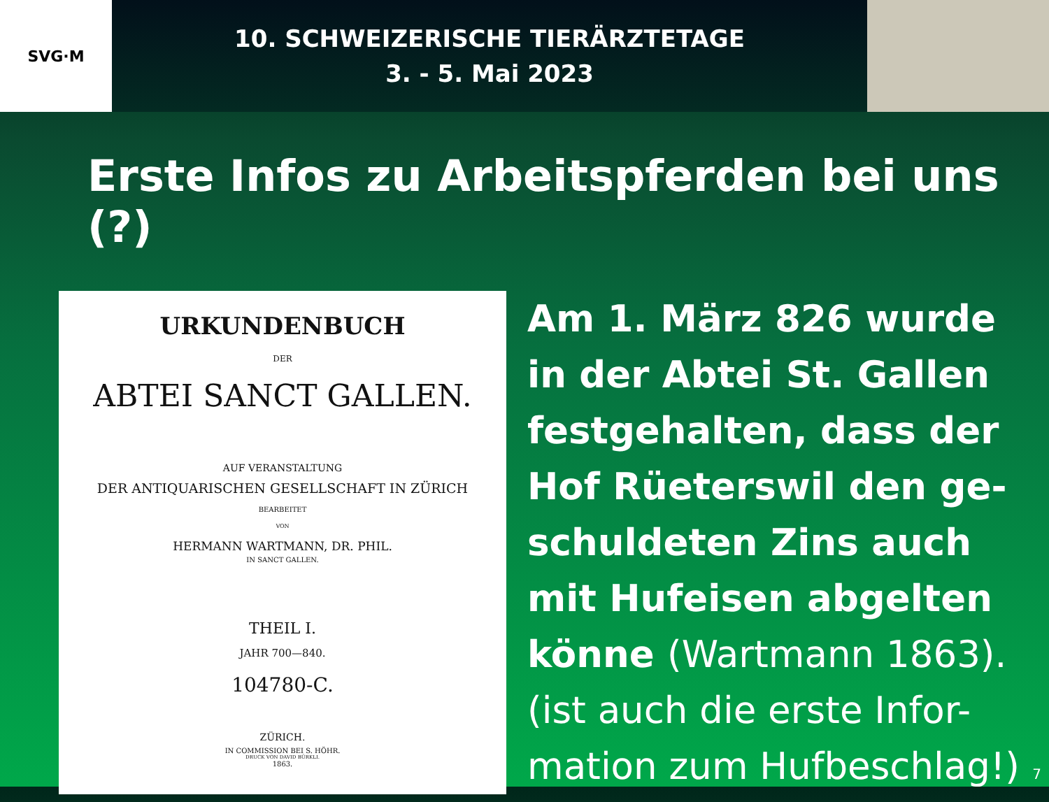SVG·M
10. SCHWEIZERISCHE TIERÄRZTETAGE
3. - 5. Mai 2023
Erste Infos zu Arbeitspferden bei uns (?)
URKUNDENBUCH
DER
ABTEI SANCT GALLEN.
AUF VERANSTALTUNG
DER ANTIQUARISCHEN GESELLSCHAFT IN ZÜRICH
BEARBEITET
VON
HERMANN WARTMANN, DR. PHIL.
IN SANCT GALLEN.
THEIL I.
JAHR 700—840.
104780-C.
ZÜRICH.
IN COMMISSION BEI S. HÖHR.
DRUCK VON DAVID BÜRKLI.
1863.
Am 1. März 826 wurde
in der Abtei St. Gallen
festgehalten, dass der
Hof Rüeterswil den ge-
schuldeten Zins auch
mit Hufeisen abgelten
könne (Wartmann 1863).
(ist auch die erste Infor-
mation zum Hufbeschlag!) 7